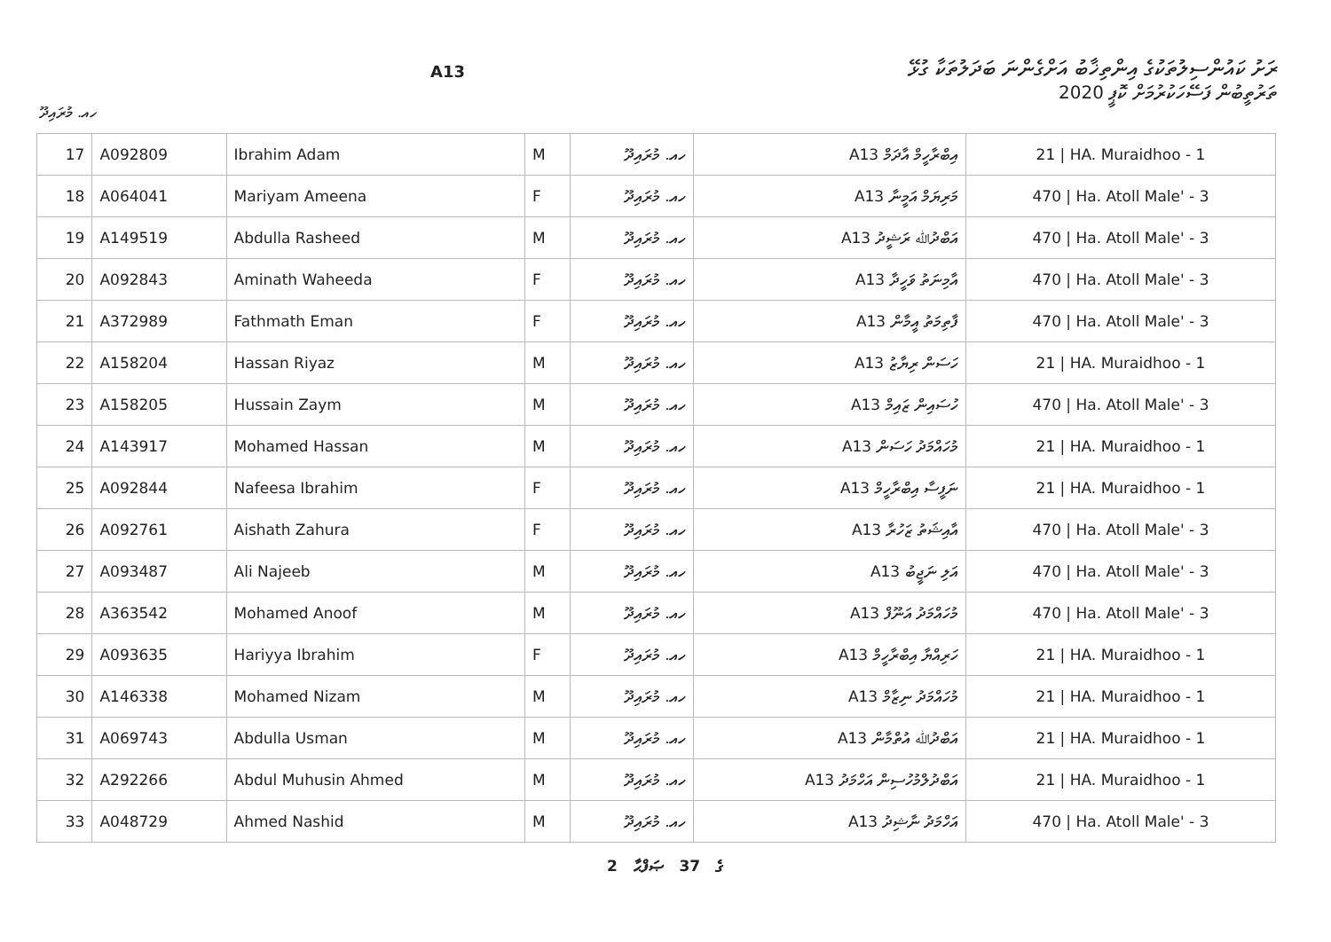ރަށު ކައުންސިލުތަކުގެ އިންތިޚާބު އަށްގެންނަ ބަދަލުތަކާ ގުޅޭ
A13
ތަރުތީބުން ފަސޭހަކުރުމަށް ކޮޕީ 2020
ހއ. މުރައިދޫ
| 17 | A092809 | Ibrahim Adam | M | ހއ. މުރައިދޫ | A13 އިބްރާހީމް އާދަމް | 21 / HA. Muraidhoo - 1 |
| 18 | A064041 | Mariyam Ameena | F | ހއ. މުރައިދޫ | A13 މަރިޔަމް އަމީނާ | 470 / Ha. Atoll Male' - 3 |
| 19 | A149519 | Abdulla Rasheed | M | ހއ. މުރައިދޫ | A13 އަބްދުﷲ ރަޝީދު | 470 / Ha. Atoll Male' - 3 |
| 20 | A092843 | Aminath Waheeda | F | ހއ. މުރައިދޫ | A13 އާމިނަތު ވަހީދާ | 470 / Ha. Atoll Male' - 3 |
| 21 | A372989 | Fathmath Eman | F | ހއ. މުރައިދޫ | A13 ފާތިމަތު އީމާން | 470 / Ha. Atoll Male' - 3 |
| 22 | A158204 | Hassan Riyaz | M | ހއ. މުރައިދޫ | A13 ހަސަން ރިޔާޒު | 21 / HA. Muraidhoo - 1 |
| 23 | A158205 | Hussain Zaym | M | ހއ. މުރައިދޫ | A13 ހުސައިން ޒައިމް | 470 / Ha. Atoll Male' - 3 |
| 24 | A143917 | Mohamed Hassan | M | ހއ. މުރައިދޫ | A13 މުހައްމަދު ހަސަން | 21 / HA. Muraidhoo - 1 |
| 25 | A092844 | Nafeesa Ibrahim | F | ހއ. މުރައިދޫ | A13 ނަފީސާ އިބްރާހީމް | 21 / HA. Muraidhoo - 1 |
| 26 | A092761 | Aishath Zahura | F | ހއ. މުރައިދޫ | A13 އާއިޝަތު ޒަހުރާ | 470 / Ha. Atoll Male' - 3 |
| 27 | A093487 | Ali Najeeb | M | ހއ. މުރައިދޫ | A13 އަލި ނަޖީބު | 470 / Ha. Atoll Male' - 3 |
| 28 | A363542 | Mohamed Anoof | M | ހއ. މުރައިދޫ | A13 މުހައްމަދު އަނޫފް | 470 / Ha. Atoll Male' - 3 |
| 29 | A093635 | Hariyya Ibrahim | F | ހއ. މުރައިދޫ | A13 ހަރިއްޔާ އިބްރާހީމް | 21 / HA. Muraidhoo - 1 |
| 30 | A146338 | Mohamed Nizam | M | ހއ. މުރައިދޫ | A13 މުހައްމަދު ނިޒާމް | 21 / HA. Muraidhoo - 1 |
| 31 | A069743 | Abdulla Usman | M | ހއ. މުރައިދޫ | A13 އަބްދުﷲ އުތްމާން | 21 / HA. Muraidhoo - 1 |
| 32 | A292266 | Abdul Muhusin Ahmed | M | ހއ. މުރައިދޫ | A13 އަބްދުލްމުހުސިން އަހްމަދު | 21 / HA. Muraidhoo - 1 |
| 33 | A048729 | Ahmed Nashid | M | ހއ. މުރައިދޫ | A13 އަހްމަދު ނާޝިދު | 470 / Ha. Atoll Male' - 3 |
2 ގެ 37 ޞަފްޙާ